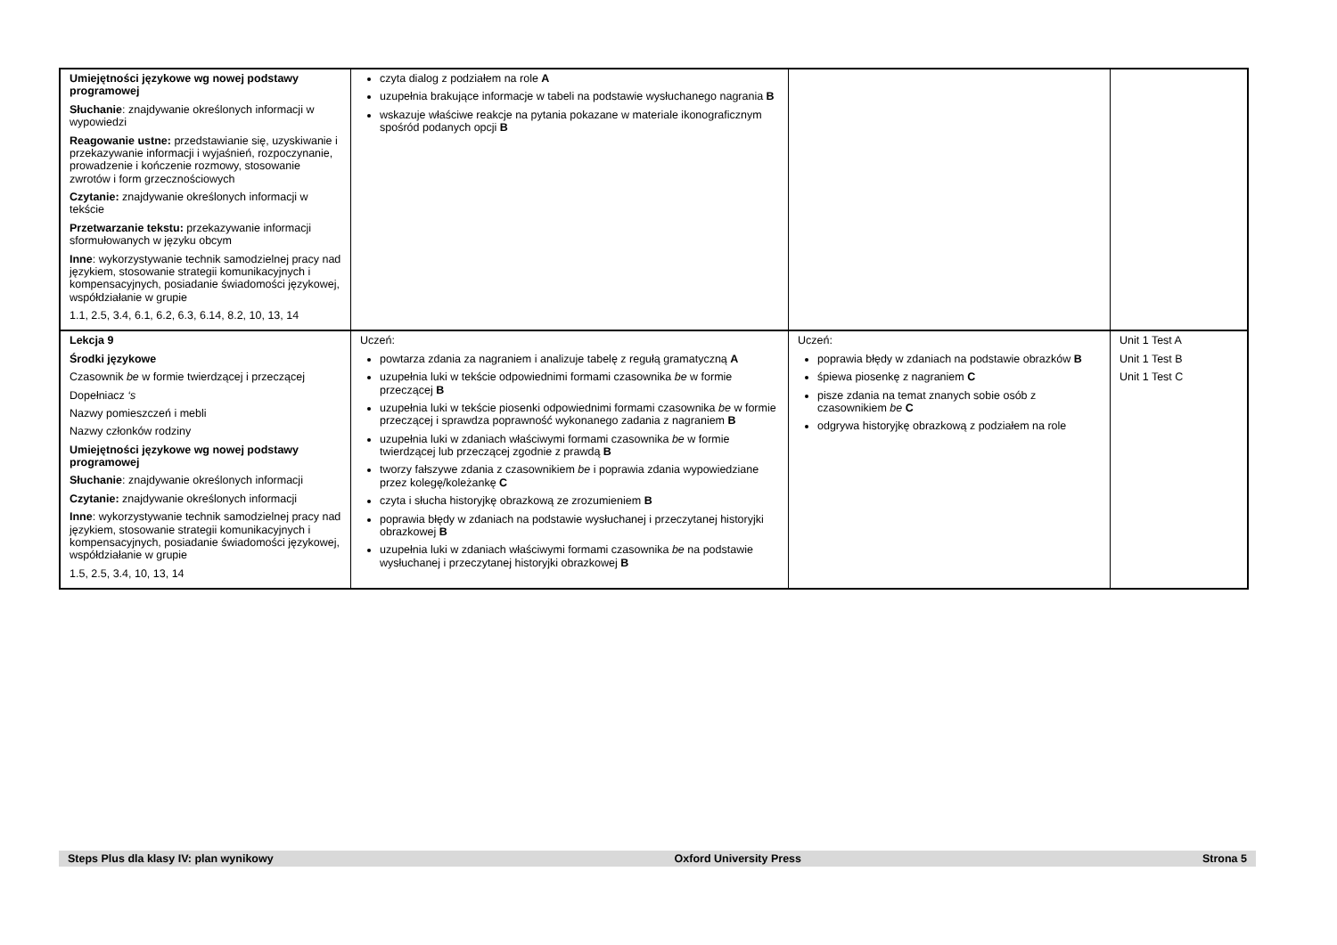| Umiejętności językowe wg nowej podstawy programowej Słuchanie : znajdywanie określonych informacji w wypowiedzi Reagowanie ustne: przedstawianie się, uzyskiwanie i przekazywanie informacji i wyjaśnień, rozpoczynanie, prowadzenie i kończenie rozmowy, stosowanie zwrotów i form grzecznościowych Czytanie: znajdywanie określonych informacji w tekście Przetwarzanie tekstu: przekazywanie informacji sformułowanych w języku obcym Inne : wykorzystywanie technik samodzielnej pracy nad językiem, stosowanie strategii komunikacyjnych i kompensacyjnych, posiadanie świadomości językowej, współdziałanie w grupie 1.1, 2.5, 3.4, 6.1, 6.2, 6.3, 6.14, 8.2, 10, 13, 14 | czyta dialog z podziałem na role A uzupełnia brakujące informacje w tabeli na podstawie wysłuchanego nagrania B wskazuje właściwe reakcje na pytania pokazane w materiale ikonograficznym spośród podanych opcji B | | |
| Lekcja 9 Środki językowe Czasownik be w formie twierdzącej i przeczącej Dopełniacz ‘s Nazwy pomieszczeń i mebli Nazwy członków rodziny Umiejętności językowe wg nowej podstawy programowej Słuchanie : znajdywanie określonych informacji Czytanie: znajdywanie określonych informacji Inne : wykorzystywanie technik samodzielnej pracy nad językiem, stosowanie strategii komunikacyjnych i kompensacyjnych, posiadanie świadomości językowej, współdziałanie w grupie 1.5, 2.5, 3.4, 10, 13, 14 | Uczeń: powtarza zdania za nagraniem i analizuje tabelę z regułą gramatyczną A uzupełnia luki w tekście odpowiednimi formami czasownika be w formie przeczącej B uzupełnia luki w tekście piosenki odpowiednimi formami czasownika be w formie przeczącej i sprawdza poprawność wykonanego zadania z nagraniem B uzupełnia luki w zdaniach właściwymi formami czasownika be w formie twierdzącej lub przeczącej zgodnie z prawdą B tworzy fałszywe zdania z czasownikiem be i poprawia zdania wypowiedziane przez kolegę/koleżankę C czyta i słucha historyjkę obrazkową ze zrozumieniem B poprawia błędy w zdaniach na podstawie wysłuchanej i przeczytanej historyjki obrazkowej B uzupełnia luki w zdaniach właściwymi formami czasownika be na podstawie wysłuchanej i przeczytanej historyjki obrazkowej B | Uczeń: poprawia błędy w zdaniach na podstawie obrazków B śpiewa piosenkę z nagraniem C pisze zdania na temat znanych sobie osób z czasownikiem be C odgrywa historyjkę obrazkową z podziałem na role | Unit 1 Test A Unit 1 Test B Unit 1 Test C |
Steps Plus dla klasy IV: plan wynikowy Oxford University Press Strona 5